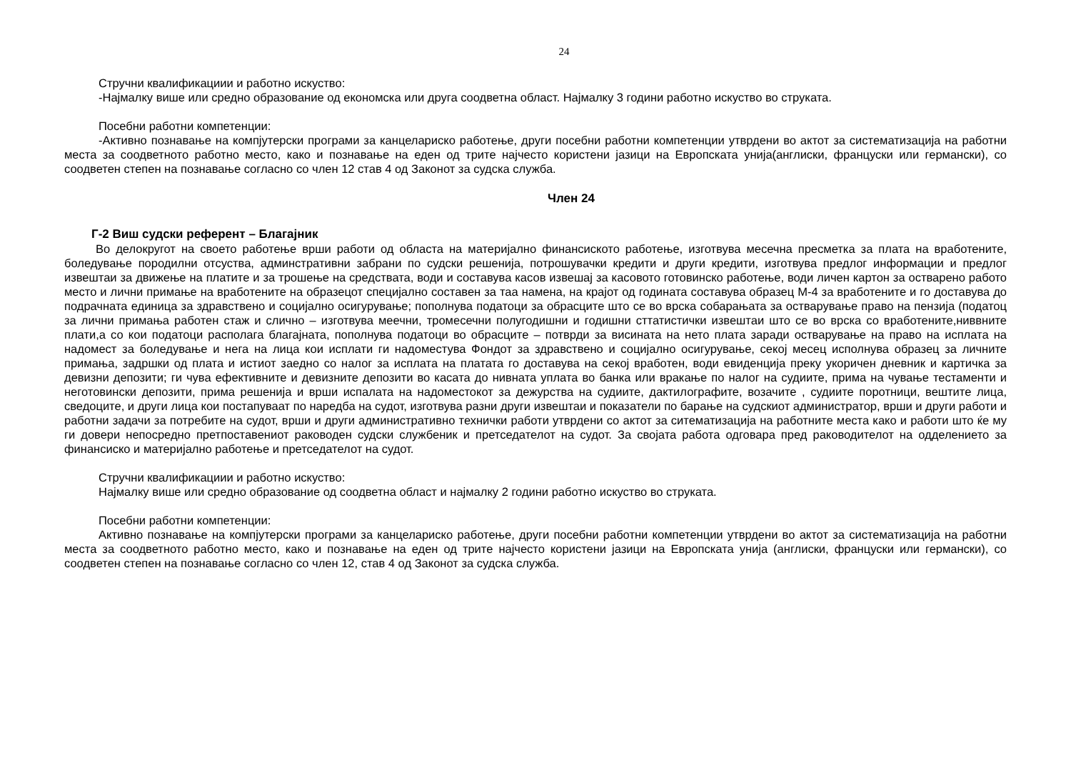24
Стручни квалификациии и работно искуство:
-Најмалку више или средно образование од економска или друга соодветна област. Најмалку 3 години работно искуство во струката.
Посебни работни компетенции:
-Активно познавање на компјутерски програми за канцелариско работење, други посебни работни компетенции утврдени во актот за систематизација на работни места за соодветното работно место, како и познавање на еден од трите најчесто користени јазици на Европската унија(англиски, француски или германски), со соодветен степен на познавање согласно со член 12 став 4 од Законот за судска служба.
Член 24
Г-2 Виш судски референт – Благајник
Во делокругот на своето работење врши работи од областа на материјално финансиското работење, изготвува месечна пресметка за плата на вработените, боледување породилни отсуства, админстративни забрани по судски решенија, потрошувачки кредити и други кредити, изготвува предлог информации и предлог извештаи за движење на платите и за трошење на средствата, води и составува касов извешај за касовото готовинско работење, води личен картон за остварено работо место и лични примање на вработените на образецот специјално составен за таа намена, на крајот од годината составува образец М-4 за вработените и го доставува до подрачната единица за здравствено и социјално осигурување; пополнува податоци за обрасците што се во врска собарањата за остварување право на пензија (податоц за лични примања работен стаж и слично – изготвува меечни, тромесечни полугодишни и годишни сттатистички извештаи што се во врска со вработените,ниввните плати,а со кои податоци располага благајната, пополнува податоци во обрасците – потврди за висината на нето плата заради остварување на право на исплата на надомест за боледување и нега на лица кои исплати ги надоместува Фондот за здравствено и социјално осигурување, секој месец исполнува образец за личните примања, задршки од плата и истиот заедно со налог за исплата на платата го доставува на секој вработен, води евиденција преку укоричен дневник и картичка за девизни депозити; ги чува ефективните и девизните депозити во касата до нивната уплата во банка или вракање по налог на судиите, прима на чување тестаменти и неготовински депозити, прима решенија и врши испалата на надоместокот за дежурства на судиите, дактилографите, возачите , судиите поротници, вештите лица, сведоците, и други лица кои постапуваат по наредба на судот, изготвува разни други извештаи и показатели по барање на судскиот администратор, врши и други работи и работни задачи за потребите на судот, врши и други административно технички работи утврдени со актот за ситематизација на работните места како и работи што ќе му ги довери непосредно претпоставениот раководен судски службеник и претседателот на судот. За својата работа одговара пред раководителот на одделението за финансиско и материјално работење и претседателот на судот.
Стручни квалификациии и работно искуство:
Најмалку више или средно образование од соодветна област и најмалку 2 години работно искуство во струката.
Посебни работни компетенции:
Активно познавање на компјутерски програми за канцелариско работење, други посебни работни компетенции утврдени во актот за систематизација на работни места за соодветното работно место, како и познавање на еден од трите најчесто користени јазици на Европската унија (англиски, француски или германски), со соодветен степен на познавање согласно со член 12, став 4 од Законот за судска служба.